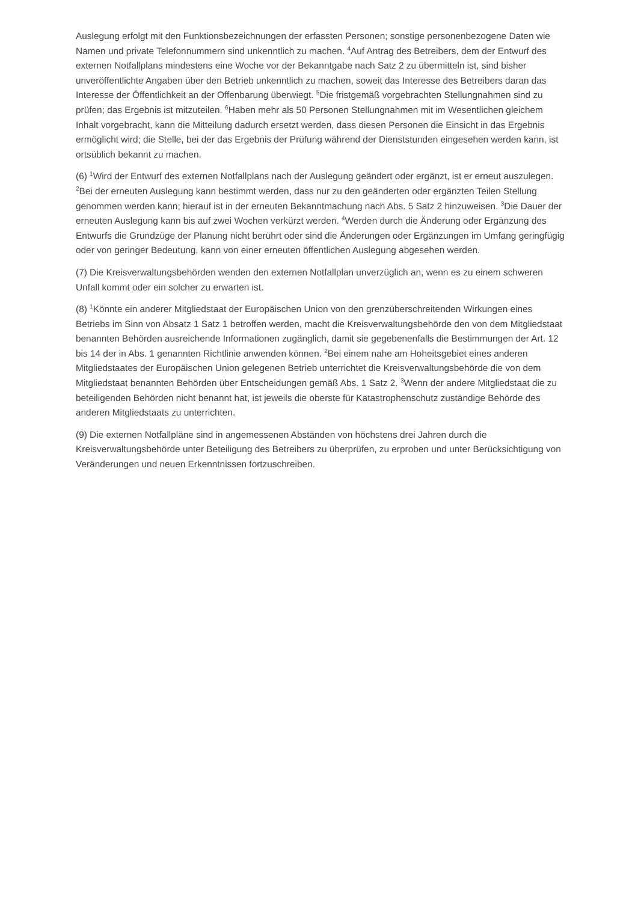Auslegung erfolgt mit den Funktionsbezeichnungen der erfassten Personen; sonstige personenbezogene Daten wie Namen und private Telefonnummern sind unkenntlich zu machen. <sup>4</sup>Auf Antrag des Betreibers, dem der Entwurf des externen Notfallplans mindestens eine Woche vor der Bekanntgabe nach Satz 2 zu übermitteln ist, sind bisher unveröffentlichte Angaben über den Betrieb unkenntlich zu machen, soweit das Interesse des Betreibers daran das Interesse der Öffentlichkeit an der Offenbarung überwiegt. <sup>5</sup>Die fristgemäß vorgebrachten Stellungnahmen sind zu prüfen; das Ergebnis ist mitzuteilen. <sup>6</sup>Haben mehr als 50 Personen Stellungnahmen mit im Wesentlichen gleichem Inhalt vorgebracht, kann die Mitteilung dadurch ersetzt werden, dass diesen Personen die Einsicht in das Ergebnis ermöglicht wird; die Stelle, bei der das Ergebnis der Prüfung während der Dienststunden eingesehen werden kann, ist ortsüblich bekannt zu machen.
(6) <sup>1</sup>Wird der Entwurf des externen Notfallplans nach der Auslegung geändert oder ergänzt, ist er erneut auszulegen. <sup>2</sup>Bei der erneuten Auslegung kann bestimmt werden, dass nur zu den geänderten oder ergänzten Teilen Stellung genommen werden kann; hierauf ist in der erneuten Bekanntmachung nach Abs. 5 Satz 2 hinzuweisen. <sup>3</sup>Die Dauer der erneuten Auslegung kann bis auf zwei Wochen verkürzt werden. <sup>4</sup>Werden durch die Änderung oder Ergänzung des Entwurfs die Grundzüge der Planung nicht berührt oder sind die Änderungen oder Ergänzungen im Umfang geringfügig oder von geringer Bedeutung, kann von einer erneuten öffentlichen Auslegung abgesehen werden.
(7) Die Kreisverwaltungsbehörden wenden den externen Notfallplan unverzüglich an, wenn es zu einem schweren Unfall kommt oder ein solcher zu erwarten ist.
(8) <sup>1</sup>Könnte ein anderer Mitgliedstaat der Europäischen Union von den grenzüberschreitenden Wirkungen eines Betriebs im Sinn von Absatz 1 Satz 1 betroffen werden, macht die Kreisverwaltungsbehörde den von dem Mitgliedstaat benannten Behörden ausreichende Informationen zugänglich, damit sie gegebenenfalls die Bestimmungen der Art. 12 bis 14 der in Abs. 1 genannten Richtlinie anwenden können. <sup>2</sup>Bei einem nahe am Hoheitsgebiet eines anderen Mitgliedstaates der Europäischen Union gelegenen Betrieb unterrichtet die Kreisverwaltungsbehörde die von dem Mitgliedstaat benannten Behörden über Entscheidungen gemäß Abs. 1 Satz 2. <sup>3</sup>Wenn der andere Mitgliedstaat die zu beteiligenden Behörden nicht benannt hat, ist jeweils die oberste für Katastrophenschutz zuständige Behörde des anderen Mitgliedstaats zu unterrichten.
(9) Die externen Notfallpläne sind in angemessenen Abständen von höchstens drei Jahren durch die Kreisverwaltungsbehörde unter Beteiligung des Betreibers zu überprüfen, zu erproben und unter Berücksichtigung von Veränderungen und neuen Erkenntnissen fortzuschreiben.